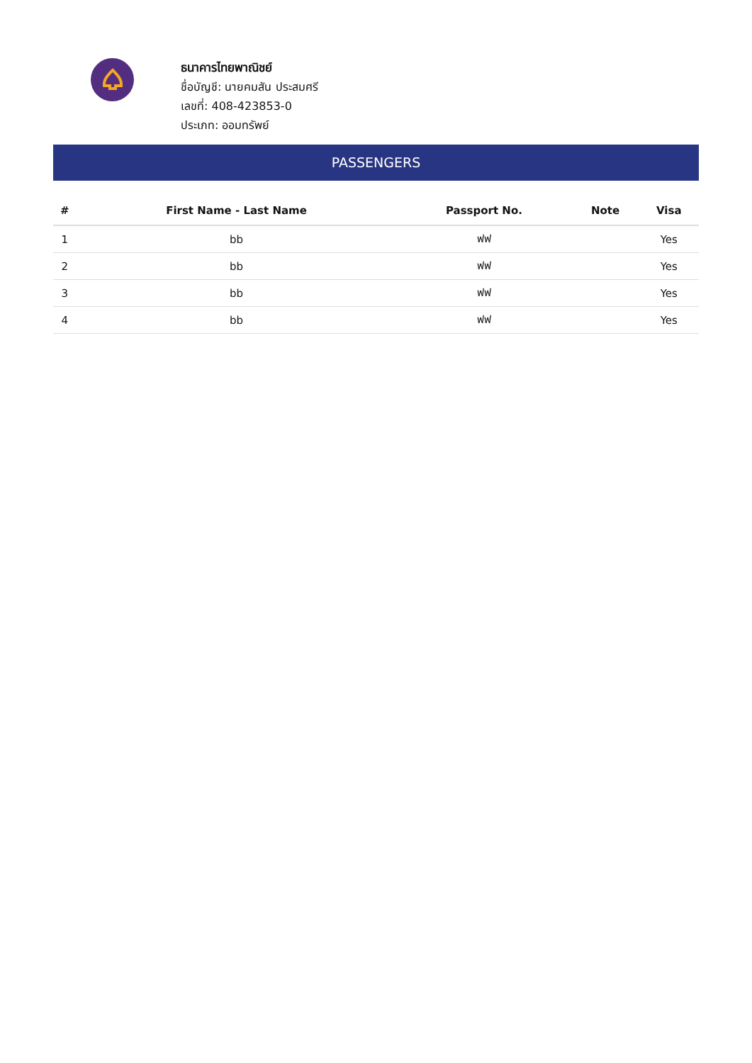ธนาคารไทยพาณิชย์
ชื่อบัญชี: นายคมสัน ประสมศรี
เลขที่: 408-423853-0
ประเภท: ออมทรัพย์
PASSENGERS
| # | First Name - Last Name | Passport No. | Note | Visa |
| --- | --- | --- | --- | --- |
| 1 | bb | ฟฟ | | Yes |
| 2 | bb | ฟฟ | | Yes |
| 3 | bb | ฟฟ | | Yes |
| 4 | bb | ฟฟ | | Yes |